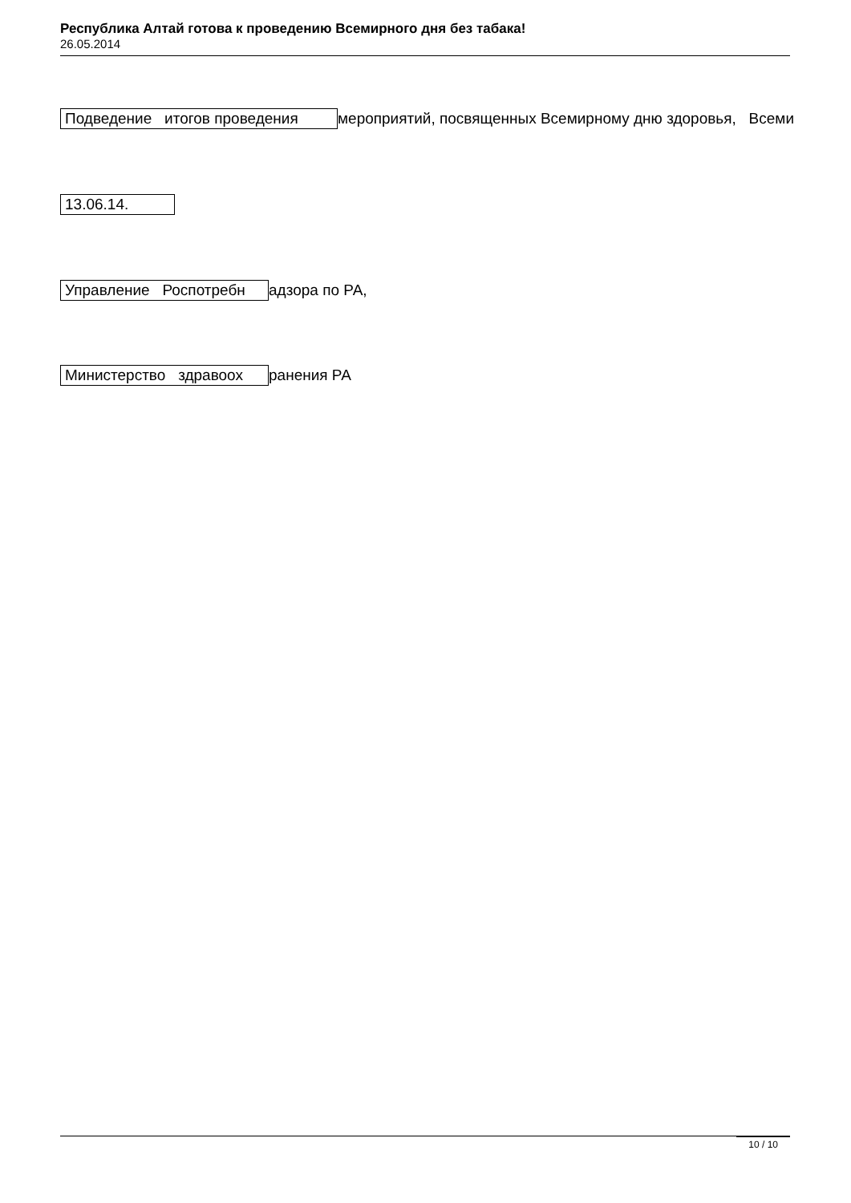Республика Алтай готова к проведению Всемирного дня без табака!
26.05.2014
Подведение итогов проведения мероприятий, посвященных Всемирному дню здоровья, Всеми
13.06.14.
Управление Роспотребн адзора по РА,
Министерство здравоох ранения РА
10 / 10